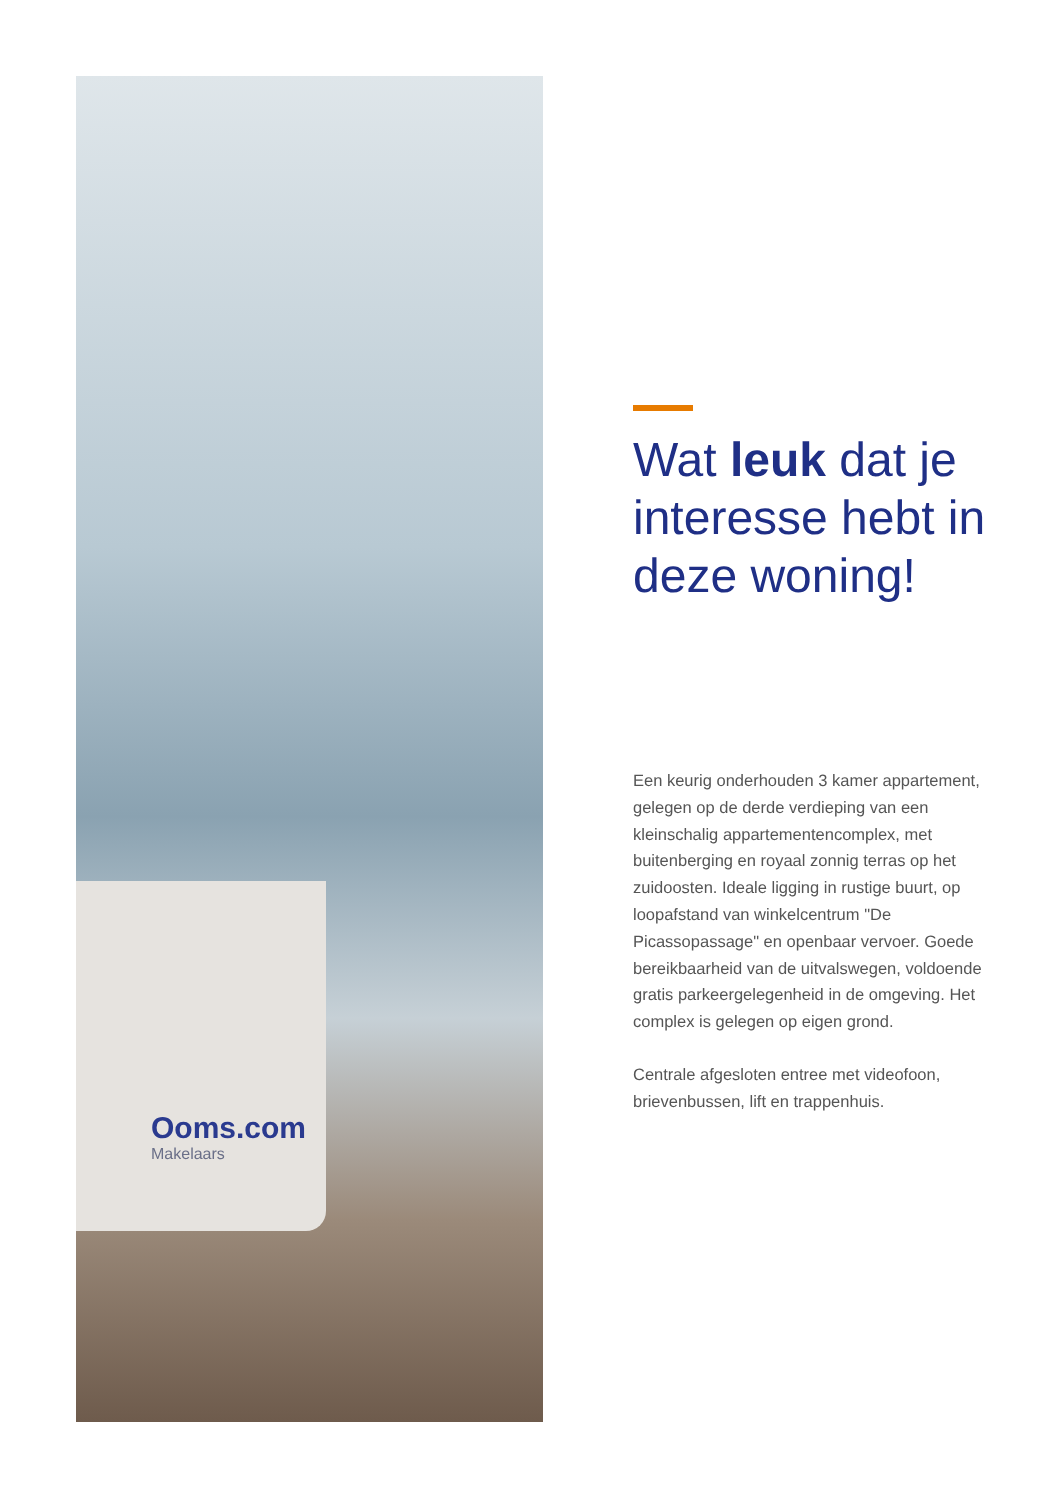Ooms.com
Makelaars
Wat leuk dat je interesse hebt in deze woning!
Een keurig onderhouden 3 kamer appartement, gelegen op de derde verdieping van een kleinschalig appartementencomplex, met buitenberging en royaal zonnig terras op het zuidoosten. Ideale ligging in rustige buurt, op loopafstand van winkelcentrum "De Picassopassage" en openbaar vervoer. Goede bereikbaarheid van de uitvalswegen, voldoende gratis parkeergelegenheid in de omgeving. Het complex is gelegen op eigen grond.
Centrale afgesloten entree met videofoon, brievenbussen, lift en trappenhuis.